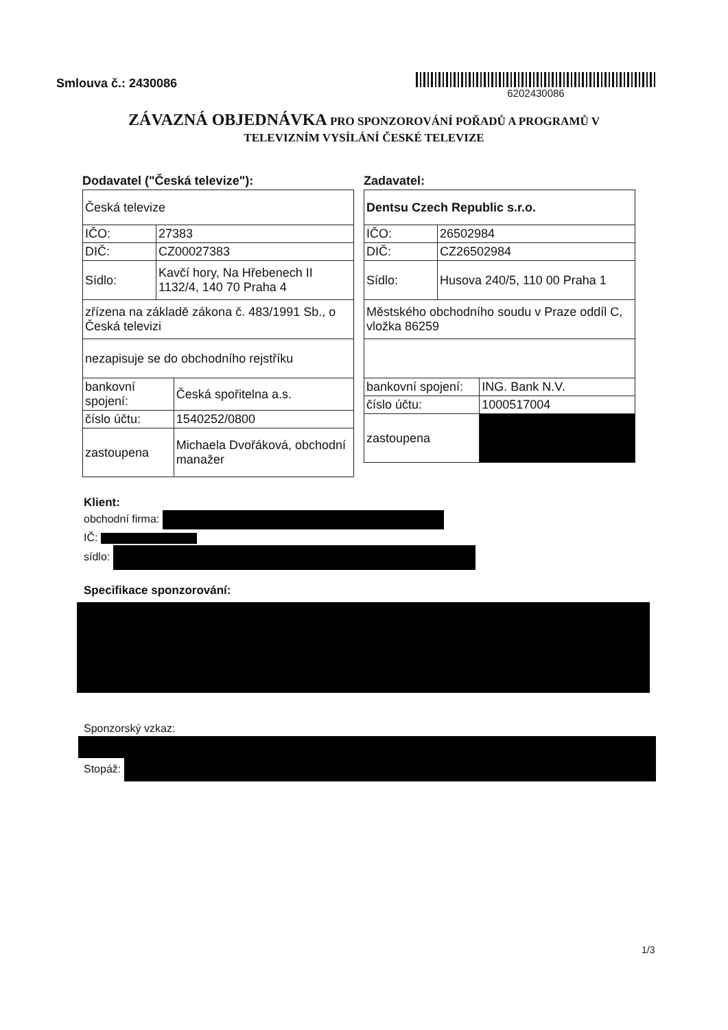Smlouva č.: 2430086
6202430086
ZÁVAZNÁ OBJEDNÁVKA PRO SPONZOROVÁNÍ POŘADŮ A PROGRAMŮ V TELEVIZNÍM VYSÍLÁNÍ ČESKÉ TELEVIZE
Dodavatel ("Česká televize"):
| Česká televize | | |
| IČO: | 27383 | |
| DIČ: | CZ00027383 | |
| Sídlo: | Kavčí hory, Na Hřebenech II 1132/4, 140 70 Praha 4 | |
| zřízena na základě zákona č. 483/1991 Sb., o Česká televizi | | |
| nezapisuje se do obchodního rejstříku | | |
| bankovní spojení: | | Česká spořitelna a.s. |
| číslo účtu: | | 1540252/0800 |
| zastoupena | | Michaela Dvořáková, obchodní manažer |
Zadavatel:
| Dentsu Czech Republic s.r.o. | | |
| IČO: | 26502984 | |
| DIČ: | CZ26502984 | |
| Sídlo: | Husova 240/5, 110 00 Praha 1 | |
| Městského obchodního soudu v Praze oddíl C, vložka 86259 | | |
| bankovní spojení: | | ING. Bank N.V. |
| číslo účtu: | | 1000517004 |
| zastoupena | | |
Klient:
obchodní firma:
IČ:
sídlo:
Specifikace sponzorování:
Sponzorský vzkaz:
Stopáž:
1/3